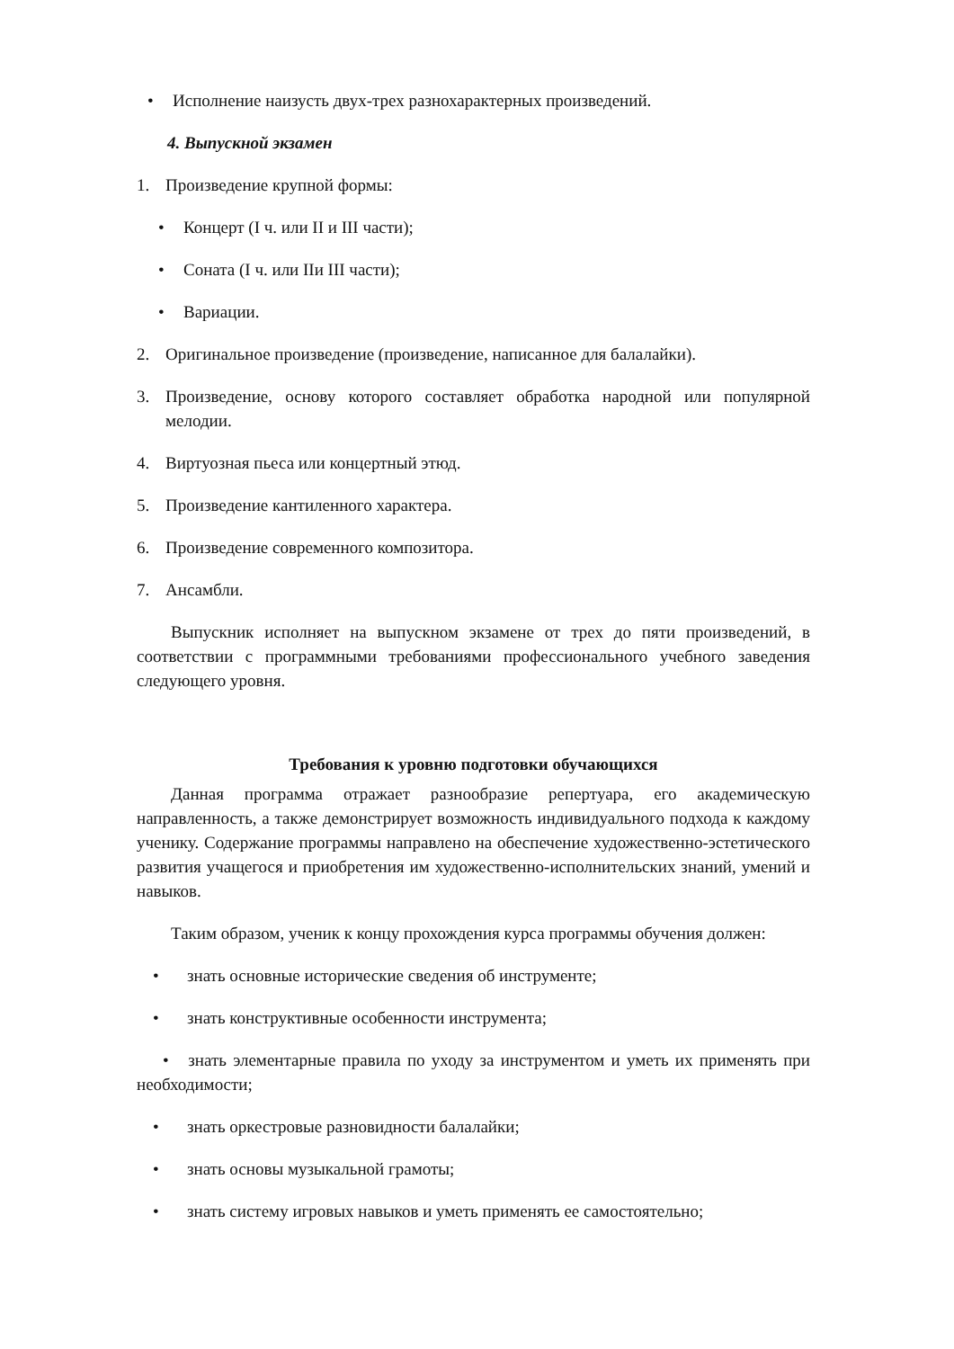• Исполнение наизусть двух-трех разнохарактерных произведений.
4. Выпускной экзамен
1. Произведение крупной формы:
• Концерт (I ч. или II и III части);
• Соната (I ч. или IIи III части);
• Вариации.
2. Оригинальное произведение (произведение, написанное для балалайки).
3. Произведение, основу которого составляет обработка народной или популярной мелодии.
4. Виртуозная пьеса или концертный этюд.
5. Произведение кантиленного характера.
6. Произведение современного композитора.
7. Ансамбли.
Выпускник исполняет на выпускном экзамене от трех до пяти произведений, в соответствии с программными требованиями профессионального учебного заведения следующего уровня.
Требования к уровню подготовки обучающихся
Данная программа отражает разнообразие репертуара, его академическую направленность, а также демонстрирует возможность индивидуального подхода к каждому ученику. Содержание программы направлено на обеспечение художественно-эстетического развития учащегося и приобретения им художественно-исполнительских знаний, умений и навыков.
Таким образом, ученик к концу прохождения курса программы обучения должен:
• знать основные исторические сведения об инструменте;
• знать конструктивные особенности инструмента;
• знать элементарные правила по уходу за инструментом и уметь их применять при необходимости;
• знать оркестровые разновидности балалайки;
• знать основы музыкальной грамоты;
• знать систему игровых навыков и уметь применять ее самостоятельно;